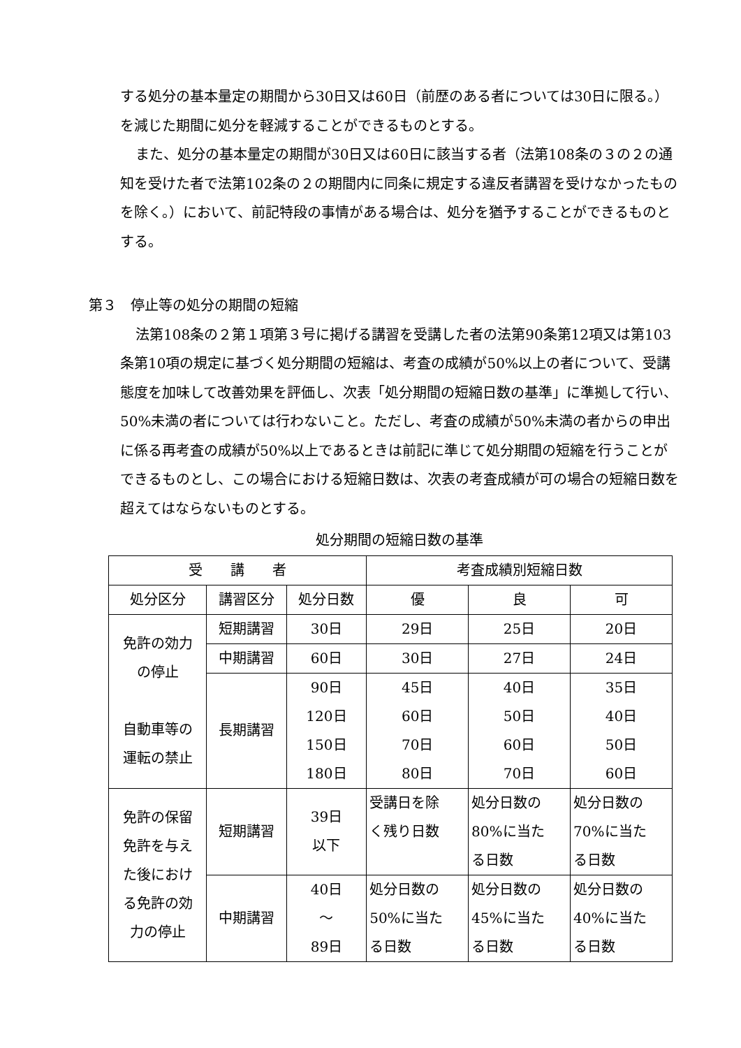する処分の基本量定の期間から30日又は60日（前歴のある者については30日に限る。）を減じた期間に処分を軽減することができるものとする。
また、処分の基本量定の期間が30日又は60日に該当する者（法第108条の３の２の通知を受けた者で法第102条の２の期間内に同条に規定する違反者講習を受けなかったものを除く。）において、前記特段の事情がある場合は、処分を猶予することができるものとする。
第３　停止等の処分の期間の短縮
法第108条の２第１項第３号に掲げる講習を受講した者の法第90条第12項又は第103条第10項の規定に基づく処分期間の短縮は、考査の成績が50%以上の者について、受講態度を加味して改善効果を評価し、次表「処分期間の短縮日数の基準」に準拠して行い、50%未満の者については行わないこと。ただし、考査の成績が50%未満の者からの申出に係る再考査の成績が50%以上であるときは前記に準じて処分期間の短縮を行うことができるものとし、この場合における短縮日数は、次表の考査成績が可の場合の短縮日数を超えてはならないものとする。
処分期間の短縮日数の基準
| 受 講 者 | | | 考査成績別短縮日数 | | |
| --- | --- | --- | --- | --- | --- |
| 処分区分 | 講習区分 | 処分日数 | 優 | 良 | 可 |
| 免許の効力 の停止 自動車等の 運転の禁止 | 短期講習 | 30日 | 29日 | 25日 | 20日 |
| | 中期講習 | 60日 | 30日 | 27日 | 24日 |
| | 長期講習 | 90日 120日 150日 180日 | 45日 60日 70日 80日 | 40日 50日 60日 70日 | 35日 40日 50日 60日 |
| 免許の保留 免許を与え た後におけ る免許の効 力の停止 | 短期講習 | 39日 以下 | 受講日を除 く残り日数 | 処分日数の 80%に当た る日数 | 処分日数の 70%に当た る日数 |
| | 中期講習 | 40日 ～ 89日 | 処分日数の 50%に当た る日数 | 処分日数の 45%に当た る日数 | 処分日数の 40%に当た る日数 |